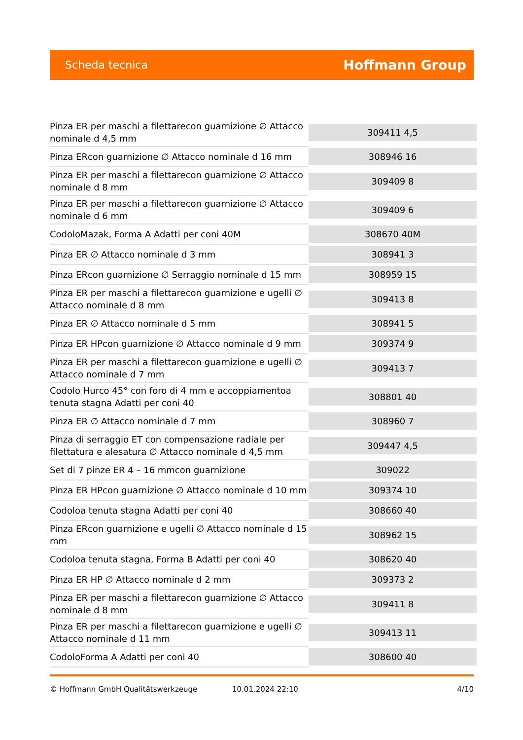Scheda tecnica Hoffmann Group
| Pinza ER per maschi a filettarecon guarnizione ∅ Attacco nominale d 4,5 mm | 309411 4,5 |
| Pinza ERcon guarnizione ∅ Attacco nominale d 16 mm | 308946 16 |
| Pinza ER per maschi a filettarecon guarnizione ∅ Attacco nominale d 8 mm | 309409 8 |
| Pinza ER per maschi a filettarecon guarnizione ∅ Attacco nominale d 6 mm | 309409 6 |
| CodoloMazak, Forma A Adatti per coni 40M | 308670 40M |
| Pinza ER ∅ Attacco nominale d 3 mm | 308941 3 |
| Pinza ERcon guarnizione ∅ Serraggio nominale d 15 mm | 308959 15 |
| Pinza ER per maschi a filettarecon guarnizione e ugelli ∅ Attacco nominale d 8 mm | 309413 8 |
| Pinza ER ∅ Attacco nominale d 5 mm | 308941 5 |
| Pinza ER HPcon guarnizione ∅ Attacco nominale d 9 mm | 309374 9 |
| Pinza ER per maschi a filettarecon guarnizione e ugelli ∅ Attacco nominale d 7 mm | 309413 7 |
| Codolo Hurco 45° con foro di 4 mm e accoppiamentoa tenuta stagna Adatti per coni 40 | 308801 40 |
| Pinza ER ∅ Attacco nominale d 7 mm | 308960 7 |
| Pinza di serraggio ET con compensazione radiale per filettatura e alesatura ∅ Attacco nominale d 4,5 mm | 309447 4,5 |
| Set di 7 pinze ER 4 – 16 mmcon guarnizione | 309022 |
| Pinza ER HPcon guarnizione ∅ Attacco nominale d 10 mm | 309374 10 |
| Codoloa tenuta stagna Adatti per coni 40 | 308660 40 |
| Pinza ERcon guarnizione e ugelli ∅ Attacco nominale d 15 mm | 308962 15 |
| Codoloa tenuta stagna, Forma B Adatti per coni 40 | 308620 40 |
| Pinza ER HP ∅ Attacco nominale d 2 mm | 309373 2 |
| Pinza ER per maschi a filettarecon guarnizione ∅ Attacco nominale d 8 mm | 309411 8 |
| Pinza ER per maschi a filettarecon guarnizione e ugelli ∅ Attacco nominale d 11 mm | 309413 11 |
| CodoloForma A Adatti per coni 40 | 308600 40 |
© Hoffmann GmbH Qualitätswerkzeuge 10.01.2024 22:10 4/10